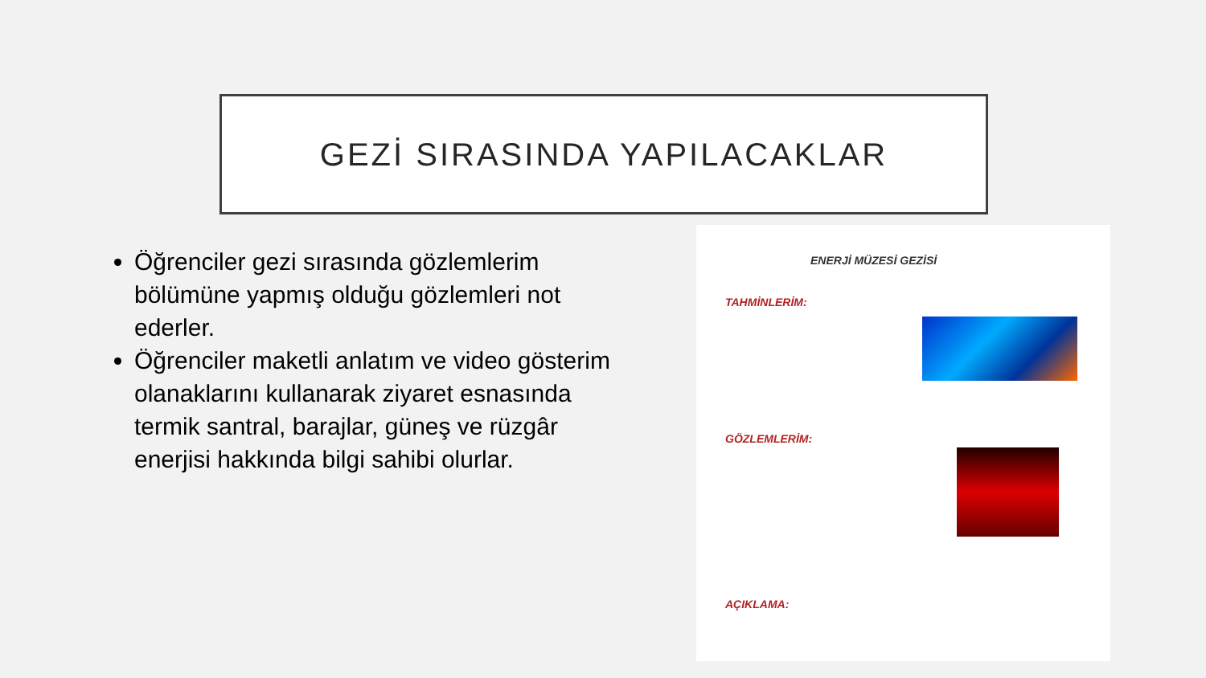GEZİ SIRASINDA YAPILACAKLAR
Öğrenciler gezi sırasında gözlemlerim bölümüne yapmış olduğu gözlemleri not ederler.
Öğrenciler maketli anlatım ve video gösterim olanaklarını kullanarak ziyaret esnasında termik santral, barajlar, güneş ve rüzgâr enerjisi hakkında bilgi sahibi olurlar.
ENERJİ MÜZESİ GEZİSİ
TAHMİNLERİM:
GÖZLEMLERİM:
AÇIKLAMA: